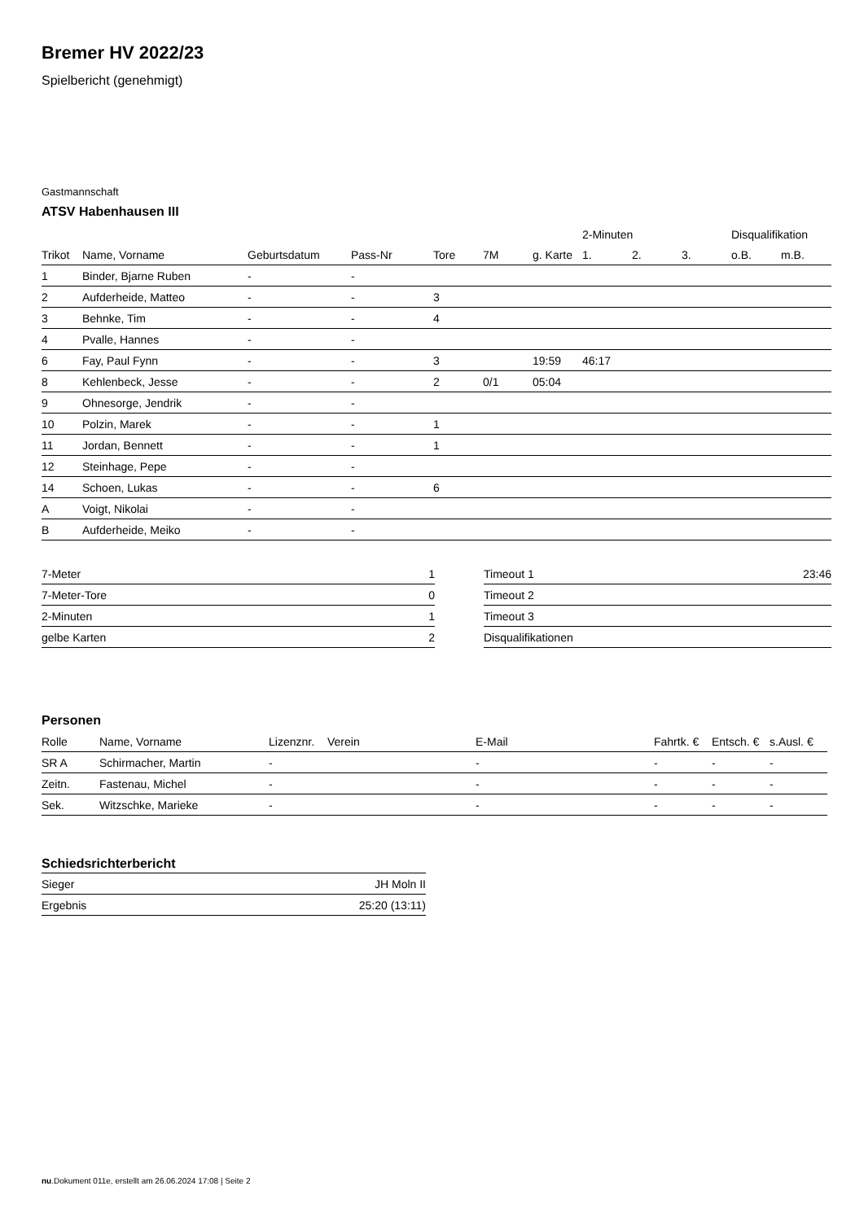Bremer HV 2022/23
Spielbericht (genehmigt)
Gastmannschaft
ATSV Habenhausen III
| | | | | | | | 2-Minuten | | | Disqualifikation | |
| --- | --- | --- | --- | --- | --- | --- | --- | --- | --- | --- | --- |
| Trikot | Name, Vorname | Geburtsdatum | Pass-Nr | Tore | 7M | g. Karte | 1. | 2. | 3. | o.B. | m.B. |
| 1 | Binder, Bjarne Ruben | - | - | | | | | | | | |
| 2 | Aufderheide, Matteo | - | - | 3 | | | | | | | |
| 3 | Behnke, Tim | - | - | 4 | | | | | | | |
| 4 | Pvalle, Hannes | - | - | | | | | | | | |
| 6 | Fay, Paul Fynn | - | - | 3 | | 19:59 | 46:17 | | | | |
| 8 | Kehlenbeck, Jesse | - | - | 2 | 0/1 | 05:04 | | | | | |
| 9 | Ohnesorge, Jendrik | - | - | | | | | | | | |
| 10 | Polzin, Marek | - | - | 1 | | | | | | | |
| 11 | Jordan, Bennett | - | - | 1 | | | | | | | |
| 12 | Steinhage, Pepe | - | - | | | | | | | | |
| 14 | Schoen, Lukas | - | - | 6 | | | | | | | |
| A | Voigt, Nikolai | - | - | | | | | | | | |
| B | Aufderheide, Meiko | - | - | | | | | | | | |
| 7-Meter | 1 |
| 7-Meter-Tore | 0 |
| 2-Minuten | 1 |
| gelbe Karten | 2 |
| Timeout 1 | 23:46 |
| Timeout 2 | |
| Timeout 3 | |
| Disqualifikationen | |
Personen
| Rolle | Name, Vorname | Lizenznr. | Verein | E-Mail | Fahrtk. € | Entsch. € | s.Ausl. € |
| --- | --- | --- | --- | --- | --- | --- | --- |
| SR A | Schirmacher, Martin | - | | - | - | - | - |
| Zeitn. | Fastenau, Michel | - | | - | - | - | - |
| Sek. | Witzschke, Marieke | - | | - | - | - | - |
Schiedsrichterbericht
| Sieger | JH Moln II |
| Ergebnis | 25:20 (13:11) |
nu.Dokument 011e, erstellt am 26.06.2024 17:08 | Seite 2